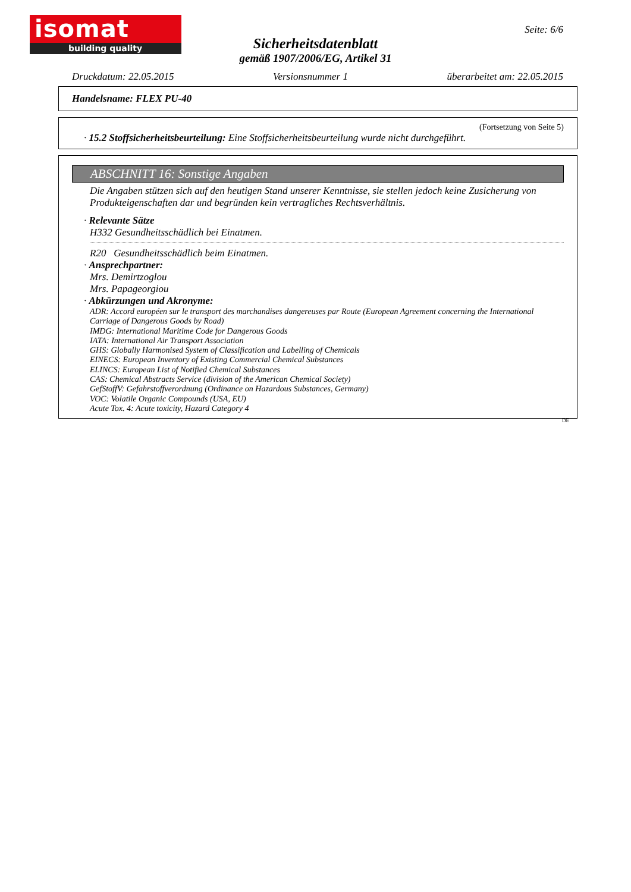isomat
building quality
Seite: 6/6
Sicherheitsdatenblatt
gemäß 1907/2006/EG, Artikel 31
Druckdatum: 22.05.2015 Versionsnummer 1 überarbeitet am: 22.05.2015
Handelsname: FLEX PU-40
(Fortsetzung von Seite 5)
· 15.2 Stoffsicherheitsbeurteilung: Eine Stoffsicherheitsbeurteilung wurde nicht durchgeführt.
ABSCHNITT 16: Sonstige Angaben
Die Angaben stützen sich auf den heutigen Stand unserer Kenntnisse, sie stellen jedoch keine Zusicherung von Produkteigenschaften dar und begründen kein vertragliches Rechtsverhältnis.
· Relevante Sätze
H332 Gesundheitsschädlich bei Einatmen.
R20 Gesundheitsschädlich beim Einatmen.
· Ansprechpartner:
Mrs. Demirtzoglou
Mrs. Papageorgiou
· Abkürzungen und Akronyme:
ADR: Accord européen sur le transport des marchandises dangereuses par Route (European Agreement concerning the International Carriage of Dangerous Goods by Road)
IMDG: International Maritime Code for Dangerous Goods
IATA: International Air Transport Association
GHS: Globally Harmonised System of Classification and Labelling of Chemicals
EINECS: European Inventory of Existing Commercial Chemical Substances
ELINCS: European List of Notified Chemical Substances
CAS: Chemical Abstracts Service (division of the American Chemical Society)
GefStoffV: Gefahrstoffverordnung (Ordinance on Hazardous Substances, Germany)
VOC: Volatile Organic Compounds (USA, EU)
Acute Tox. 4: Acute toxicity, Hazard Category 4
DE